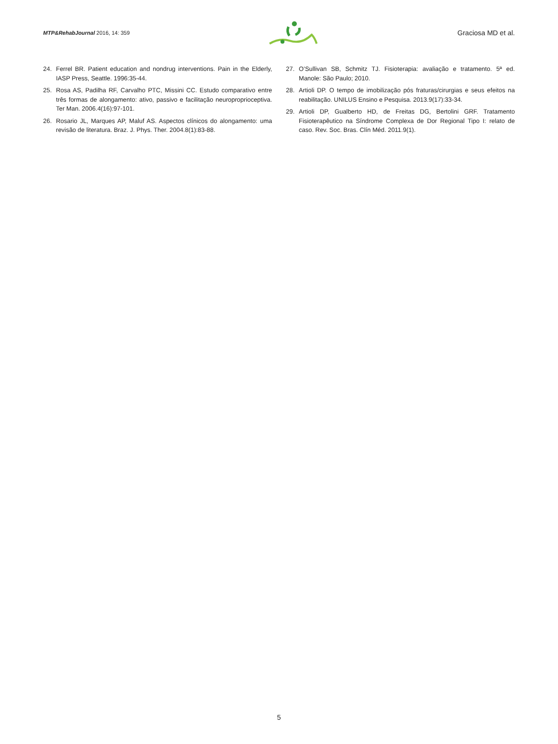MTP&RehabJournal 2016, 14: 359
Graciosa MD et al.
24. Ferrel BR. Patient education and nondrug interventions. Pain in the Elderly, IASP Press, Seattle. 1996:35-44.
25. Rosa AS, Padilha RF, Carvalho PTC, Missini CC. Estudo comparativo entre três formas de alongamento: ativo, passivo e facilitação neuroproprioceptiva. Ter Man. 2006.4(16):97-101.
26. Rosario JL, Marques AP, Maluf AS. Aspectos clínicos do alongamento: uma revisão de literatura. Braz. J. Phys. Ther. 2004.8(1):83-88.
27. O’Sullivan SB, Schmitz TJ. Fisioterapia: avaliação e tratamento. 5ª ed. Manole: São Paulo; 2010.
28. Artioli DP. O tempo de imobilização pós fraturas/cirurgias e seus efeitos na reabilitação. UNILUS Ensino e Pesquisa. 2013.9(17):33-34.
29. Artioli DP, Gualberto HD, de Freitas DG, Bertolini GRF. Tratamento Fisioterapêutico na Síndrome Complexa de Dor Regional Tipo I: relato de caso. Rev. Soc. Bras. Clín Méd. 2011.9(1).
5